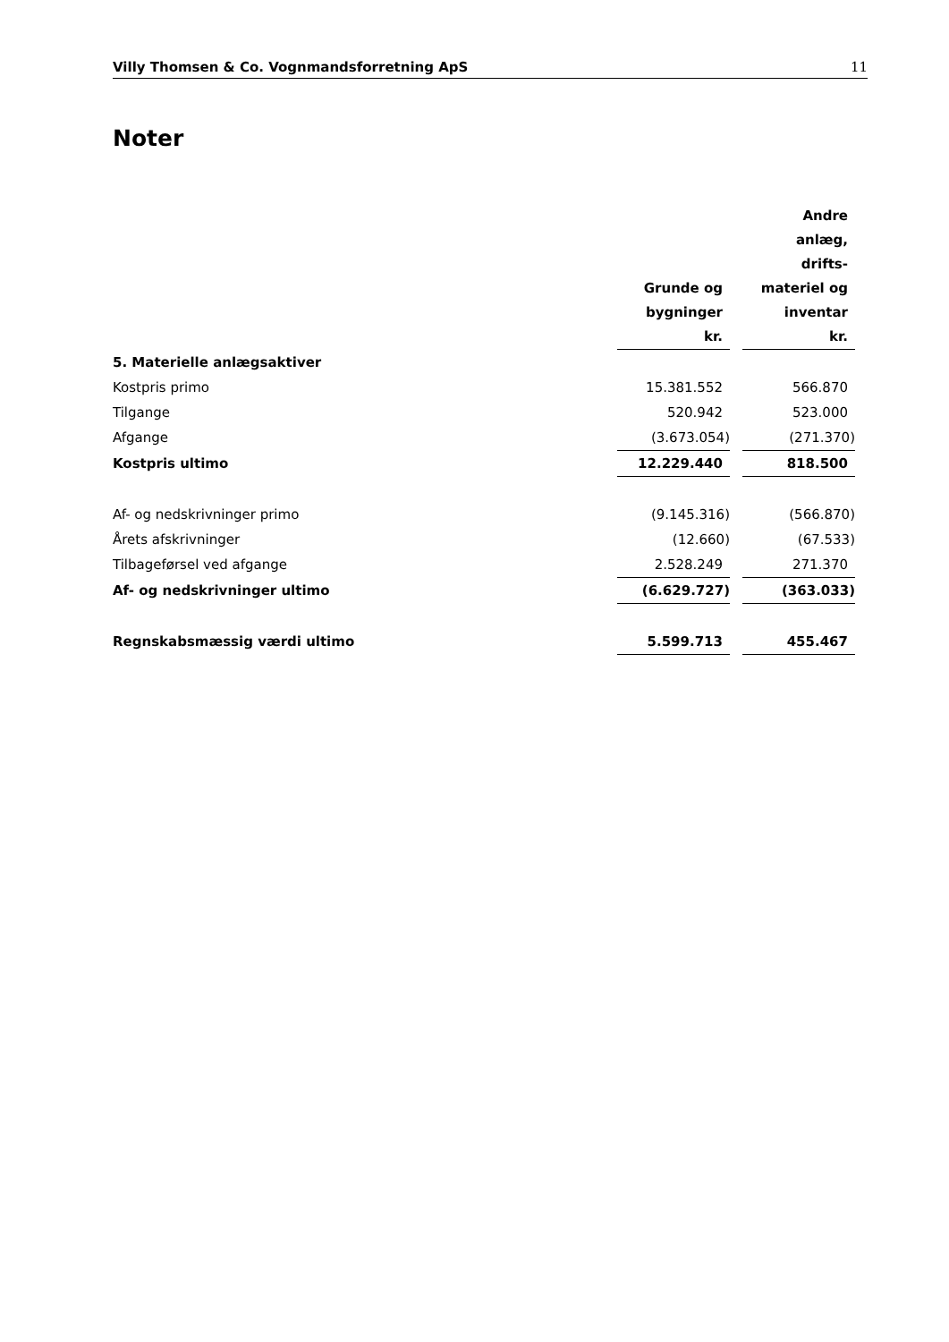Villy Thomsen & Co. Vognmandsforretning ApS 11
Noter
| | Grunde og bygninger kr. | | Andre anlæg, drifts- materiel og inventar kr. |
| 5. Materielle anlægsaktiver | | | |
| Kostpris primo | 15.381.552 | | 566.870 |
| Tilgange | 520.942 | | 523.000 |
| Afgange | (3.673.054) | | (271.370) |
| Kostpris ultimo | 12.229.440 | | 818.500 |
| Af- og nedskrivninger primo | (9.145.316) | | (566.870) |
| Årets afskrivninger | (12.660) | | (67.533) |
| Tilbageførsel ved afgange | 2.528.249 | | 271.370 |
| Af- og nedskrivninger ultimo | (6.629.727) | | (363.033) |
| Regnskabsmæssig værdi ultimo | 5.599.713 | | 455.467 |